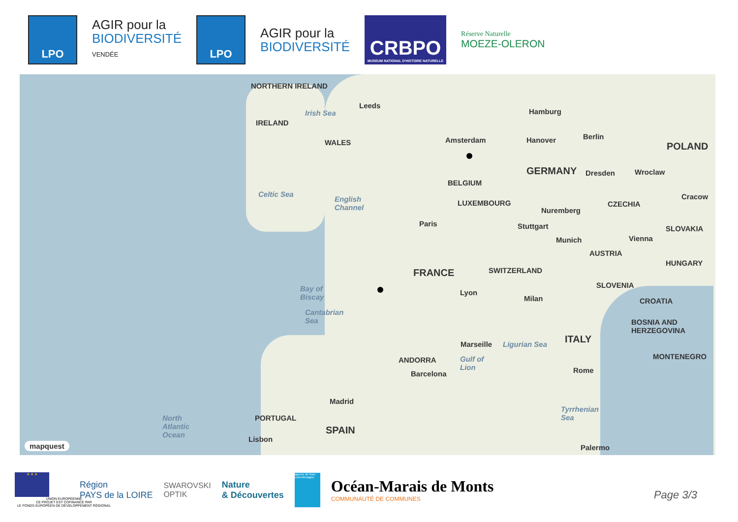LPO
AGIR pour la
BIODIVERSITÉ
VENDÉE
LPO
AGIR pour la
BIODIVERSITÉ
CRBPO
MUSEUM NATIONAL D'HISTOIRE NATURELLE
Réserve Naturelle
MOEZE-OLERON
NORTHERN IRELAND
Leeds
Irish Sea
IRELAND
WALES
Hamburg
Amsterdam Hanover Berlin
POLAND
GERMANY Dresden Wroclaw
BELGIUM
Celtic Sea
English
Channel
LUXEMBOURG
Nuremberg
CZECHIA
Cracow
Paris Stuttgart SLOVAKIA
Munich Vienna
AUSTRIA
HUNGARY
FRANCE SWITZERLAND
SLOVENIA Bay of
Biscay
Lyon
Milan CROATIA
Cantabrian
Sea BOSNIA AND
HERZEGOVINA
ITALY Marseille Ligurian Sea
ANDORRA Gulf of
Lion
MONTENEGRO
Rome Barcelona
Madrid
Tyrrhenian
Sea North
Atlantic
Ocean
PORTUGAL
SPAIN
Lisbon
Palermo mapquest
★ ★ ★
UNION EUROPÉENNE
CE PROJET EST COFINANCÉ PAR
LE FONDS EUROPÉEN DE DÉVELOPPEMENT RÉGIONAL
Région
PAYS de la LOIRE
SWAROVSKI
OPTIK
Nature
& Découvertes
agence de l'eau Loire-Bretagne
Océan-Marais de Monts
COMMUNAUTÉ DE COMMUNES
Page 3/3